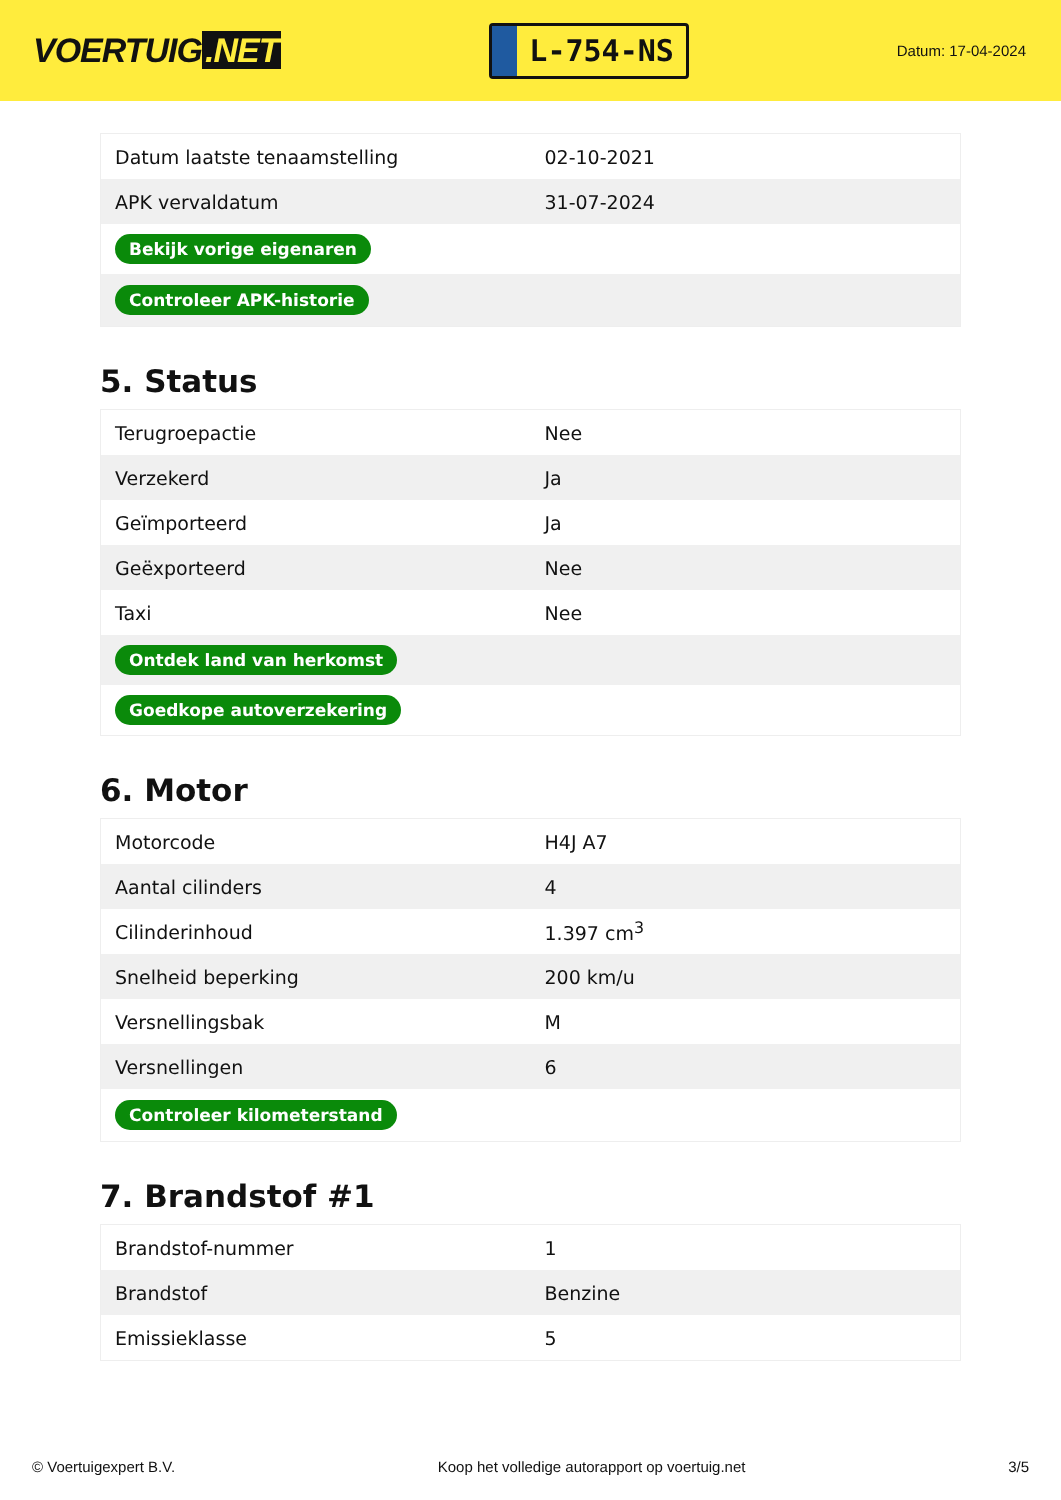VOERTUIG.NET
L-754-NS
Datum: 17-04-2024
| Datum laatste tenaamstelling | 02-10-2021 |
| APK vervaldatum | 31-07-2024 |
| Bekijk vorige eigenaren | |
| Controleer APK-historie | |
5. Status
| Terugroepactie | Nee |
| Verzekerd | Ja |
| Geïmporteerd | Ja |
| Geëxporteerd | Nee |
| Taxi | Nee |
| Ontdek land van herkomst | |
| Goedkope autoverzekering | |
6. Motor
| Motorcode | H4J A7 |
| Aantal cilinders | 4 |
| Cilinderinhoud | 1.397 cm<sup>3</sup> |
| Snelheid beperking | 200 km/u |
| Versnellingsbak | M |
| Versnellingen | 6 |
| Controleer kilometerstand | |
7. Brandstof #1
| Brandstof-nummer | 1 |
| Brandstof | Benzine |
| Emissieklasse | 5 |
© Voertuigexpert B.V. Koop het volledige autorapport op voertuig.net 3/5